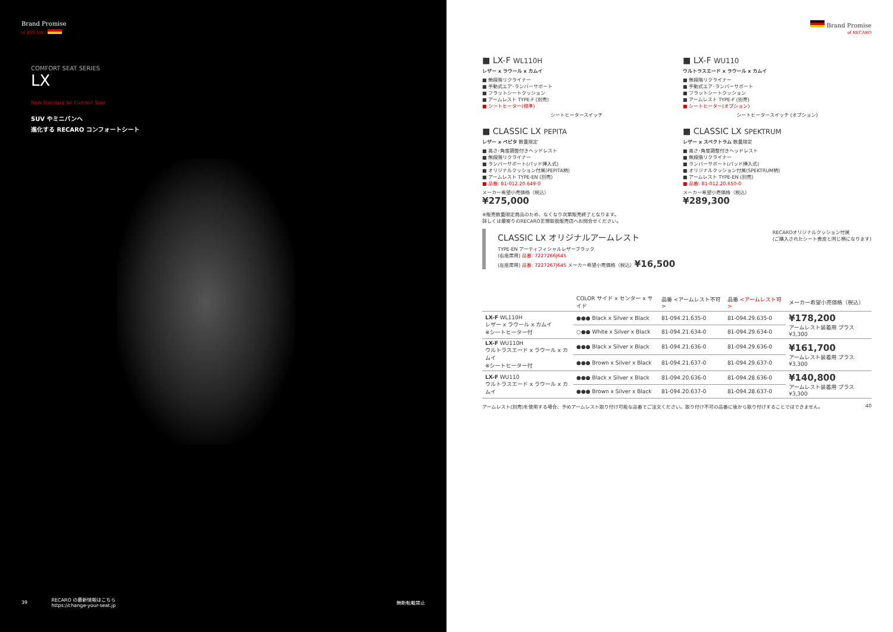Brand Promise
of RECARO
COMFORT SEAT SERIES
LX
New Standard for Comfort Seat
SUV やミニバンへ
進化する RECARO コンフォートシート
39 RECARO の最新情報はこちら
https://change-your-seat.jp 無断転載禁止
Brand Promise
of RECARO
■ LX-F WL110H
レザー x ラウール x カムイ
■ 無段階リクライナー
■ 手動式エア･ランバーサポート
■ フラットシートクッション
■ アームレスト TYPE-F (別売)
■ シートヒーター(標準)
シートヒータースイッチ
■ LX-F WU110
ウルトラスエード x ラウール x カムイ
■ 無段階リクライナー
■ 手動式エア･ランバーサポート
■ フラットシートクッション
■ アームレスト TYPE-F (別売)
■ シートヒーター(オプション)
シートヒータースイッチ (オプション)
■ CLASSIC LX PEPITA
レザー x ペピタ 数量限定
■ 高さ･角度調整付きヘッドレスト
■ 無段階リクライナー
■ ランバーサポート(パッド挿入式)
■ オリジナルクッション付属(PEPITA柄)
■ アームレスト TYPE-EN (別売)
■ 品番: 81-012.20.649-0
メーカー希望小売価格（税込）
¥275,000
■ CLASSIC LX SPEKTRUM
レザー x スペクトラム 数量限定
■ 高さ･角度調整付きヘッドレスト
■ 無段階リクライナー
■ ランバーサポート(パッド挿入式)
■ オリジナルクッション付属(SPEKTRUM柄)
■ アームレスト TYPE-EN (別売)
■ 品番: 81-012.20.650-0
メーカー希望小売価格（税込）
¥289,300
※販売数量限定商品のため、なくなり次第販売終了となります。
詳しくは最寄りのRECARO正規取扱販売店へお問合せください。
CLASSIC LX オリジナルアームレスト
TYPE-EN アーティフィシャルレザーブラック
(右座席用) 品番: 7227266J645
(左座席用) 品番: 7227267J645 メーカー希望小売価格（税込）¥16,500
RECAROオリジナルクッション付属
(ご購入されたシート表皮と同じ柄になります)
| | COLOR サイド x センター x サイド | 品番 <アームレスト不可> | 品番 <アームレスト可> | メーカー希望小売価格（税込） |
| --- | --- | --- | --- | --- |
| LX-F WL110H レザー x ラウール x カムイ ※シートヒーター付 | ●●● Black x Silver x Black | 81-094.21.635-0 | 81-094.29.635-0 | ¥178,200 アームレスト装着用 プラス¥3,300 |
| | ○●● White x Silver x Black | 81-094.21.634-0 | 81-094.29.634-0 | |
| LX-F WU110H ウルトラスエード x ラウール x カムイ ※シートヒーター付 | ●●● Black x Silver x Black | 81-094.21.636-0 | 81-094.29.636-0 | ¥161,700 アームレスト装着用 プラス¥3,300 |
| | ●●● Brown x Silver x Black | 81-094.21.637-0 | 81-094.29.637-0 | |
| LX-F WU110 ウルトラスエード x ラウール x カムイ | ●●● Black x Silver x Black | 81-094.20.636-0 | 81-094.28.636-0 | ¥140,800 アームレスト装着用 プラス¥3,300 |
| | ●●● Brown x Silver x Black | 81-094.20.637-0 | 81-094.28.637-0 | |
アームレスト(別売)を使用する場合、予めアームレスト取り付け可能な品番でご注文ください。取り付け不可の品番に後から取り付けすることではできません。 40